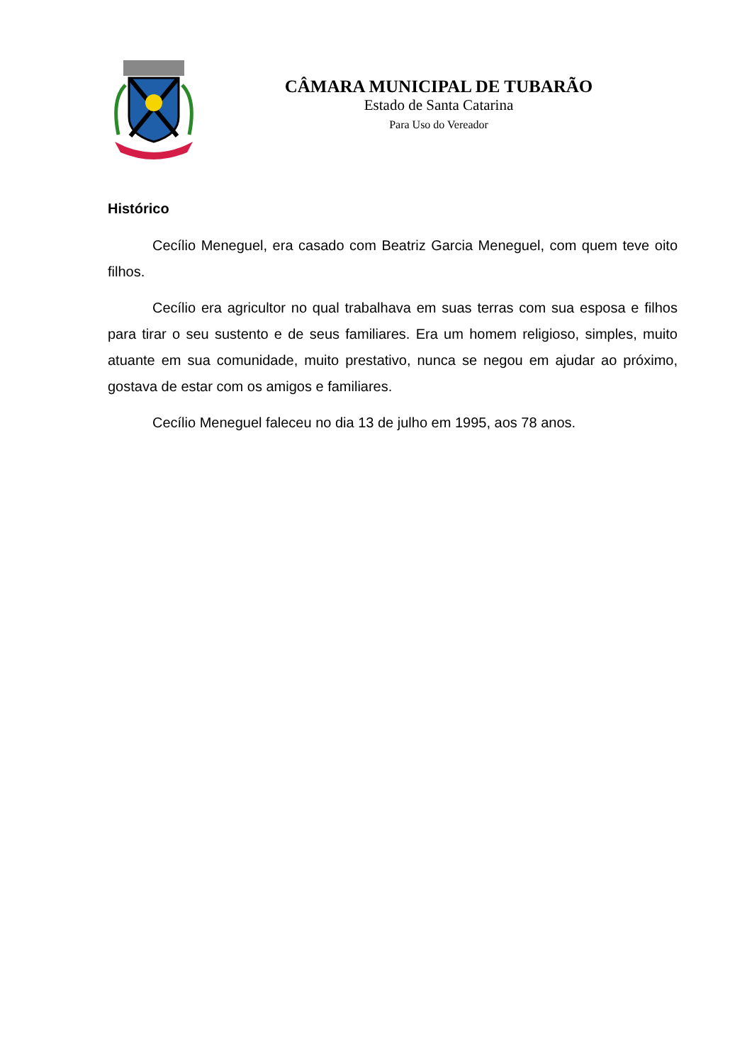CÂMARA MUNICIPAL DE TUBARÃO
Estado de Santa Catarina
Para Uso do Vereador
Histórico
Cecílio Meneguel, era casado com Beatriz Garcia Meneguel, com quem teve oito filhos.
Cecílio era agricultor no qual trabalhava em suas terras com sua esposa e filhos para tirar o seu sustento e de seus familiares. Era um homem religioso, simples, muito atuante em sua comunidade, muito prestativo, nunca se negou em ajudar ao próximo, gostava de estar com os amigos e familiares.
Cecílio Meneguel faleceu no dia 13 de julho em 1995, aos 78 anos.